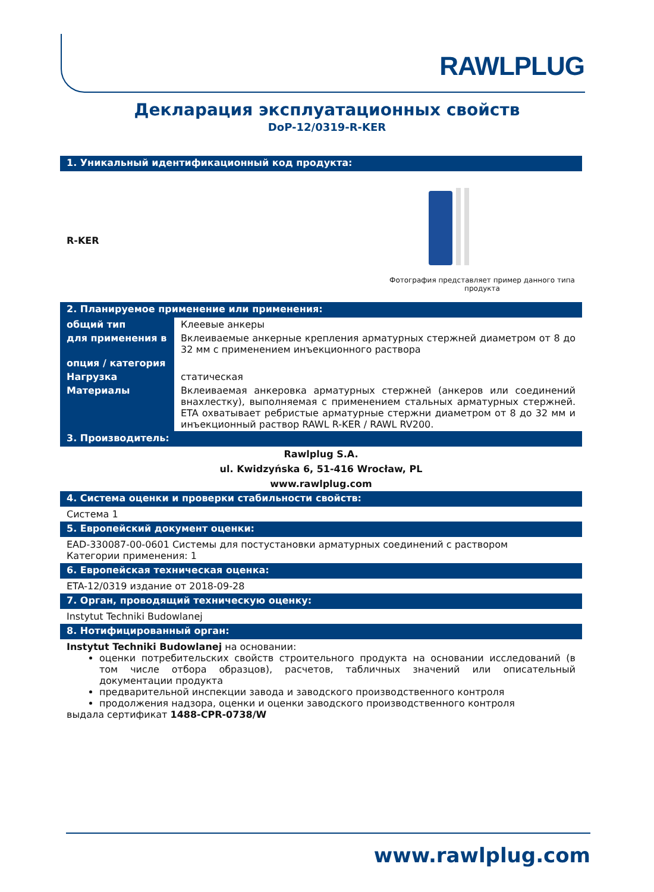RAWLPLUG
Декларация эксплуатационных свойств
DoP-12/0319-R-KER
1. Уникальный идентификационный код продукта:
R-KER
Фотография представляет пример данного типа продукта
2. Планируемое применение или применения:
| общий тип | Клеевые анкеры |
| для применения в | Вклеиваемые анкерные крепления арматурных стержней диаметром от 8 до 32 мм с применением инъекционного раствора |
| опция / категория | |
| Нагрузка | статическая |
| Материалы | Вклеиваемая анкеровка арматурных стержней (анкеров или соединений внахлестку), выполняемая с применением стальных арматурных стержней. ETA охватывает ребристые арматурные стержни диаметром от 8 до 32 мм и инъекционный раствор RAWL R-KER / RAWL RV200. |
3. Производитель:
Rawlplug S.A.
ul. Kwidzyńska 6, 51-416 Wrocław, PL
www.rawlplug.com
4. Система оценки и проверки стабильности свойств:
Система 1
5. Европейский документ оценки:
EAD-330087-00-0601 Системы для постустановки арматурных соединений с раствором
Категории применения: 1
6. Европейская техническая оценка:
ETA-12/0319 издание от 2018-09-28
7. Орган, проводящий техническую оценку:
Instytut Techniki Budowlanej
8. Нотифицированный орган:
Instytut Techniki Budowlanej на основании:
оценки потребительских свойств строительного продукта на основании исследований (в том числе отбора образцов), расчетов, табличных значений или описательный документации продукта
предварительной инспекции завода и заводского производственного контроля
продолжения надзора, оценки и оценки заводского производственного контроля
выдала сертификат 1488-CPR-0738/W
www.rawlplug.com